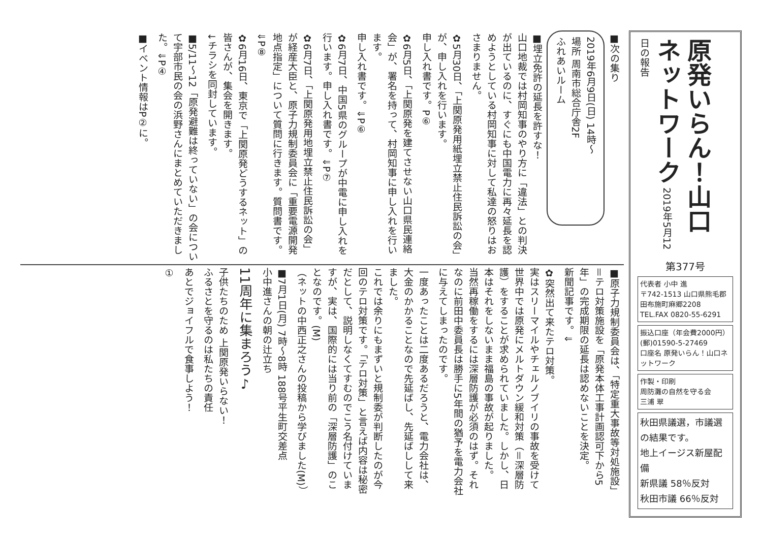原発いらん！山口ネットワーク 2019年5月12日の報告
第377号
代表者 小中 進
〒742-1513 山口県熊毛郡田布施町麻郷2208
TEL.FAX 0820-55-6291
振込口座（年会費2000円）
(郵)01590-5-27469
口座名 原発いらん！山口ネットワーク
作製・印刷
周防灘の自然を守る会
三浦 翠
秋田県議選，市議選の結果です。
地上イージス新屋配備
新県議 58％反対
秋田市議 66％反対
■次の集り
2019年6月9日(日) 14時～
場所 周南市総合庁舎2F
ふれあいルーム
■埋立免許の延長を許すな！
山口地裁では村岡知事のやり方に「違法」との判決が出ているのに、すぐにも中国電力に再々延長を認めようとしている村岡知事に対して私達の怒りはおさまりません。
✿5月30日、「上関原発用紙埋立禁止住民訴訟の会」が、申し入れを行います。
申し入れ書です。P⑥
✿6月5日、「上関原発を建てさせない山口県民連絡会」が、署名を持って、村岡知事に申し入れを行います。
申し入れ書です。⇓P⑥
✿6月7日、中国5県のグループが中電に申し入れを行います。申し入れ書です。⇓P⑦
✿6月7日、「上関原発用地埋立禁止住民訴訟の会」が経産大臣と、原子力規制委員会に「重要電源開発地点指定」について質問に行きます。質問書です。⇓P⑧
✿6月16日、東京で「上関原発どうするネット」の皆さんが、集会を開きます。
↓チラシを同封しています。
■5/11～12「原発避難は終っていない」の会について宇部市民の会の浜野さんにまとめていただきました。⇓P④
■イベント情報はP②に。
■原子力規制委員会は、「特定重大事故等対処施設」＝テロ対策施設を「原発本体工事計画認可下から5年」の完成期限の延長は認めないことを決定。
新聞記事です。⇓
✿突然出て来たテロ対策。
実はスリーマイルやチェルノブイリの事故を受けて世界中では原発にメルトダウン緩和対策（＝深層防護）をすることが求められていました。しかし、日本はそれをしないまま福島の事故が起りました。
当然再稼働をするには深層防護が必須のはず。それなのに前田中委員長は勝手に5年間の猶予を電力会社に与えてしまったのです。
一度あったことは二度あるだろうと、電力会社は、大金のかかることなので先延ばし、先延ばしして来ました。
これでは余りにもまずいと規制委が判断したのが今回のテロ対策です。「テロ対策」と言えば内容は秘密だとして、説明しなくてすむのでこう名付けていますが、実は、国際的には当り前の「深層防護」のことなのです。(M)
（ネットの中西正之さんの投稿から学びました(M)）
■7月1日(月) 7時～8時 188号平生町交差点
小中進さんの朝の辻立ち
11周年に集まろう♪
子供たちのため 上関原発いらない！
ふるさとを守るのは私たちの責任
あとでジョイフルで食事しよう！
①